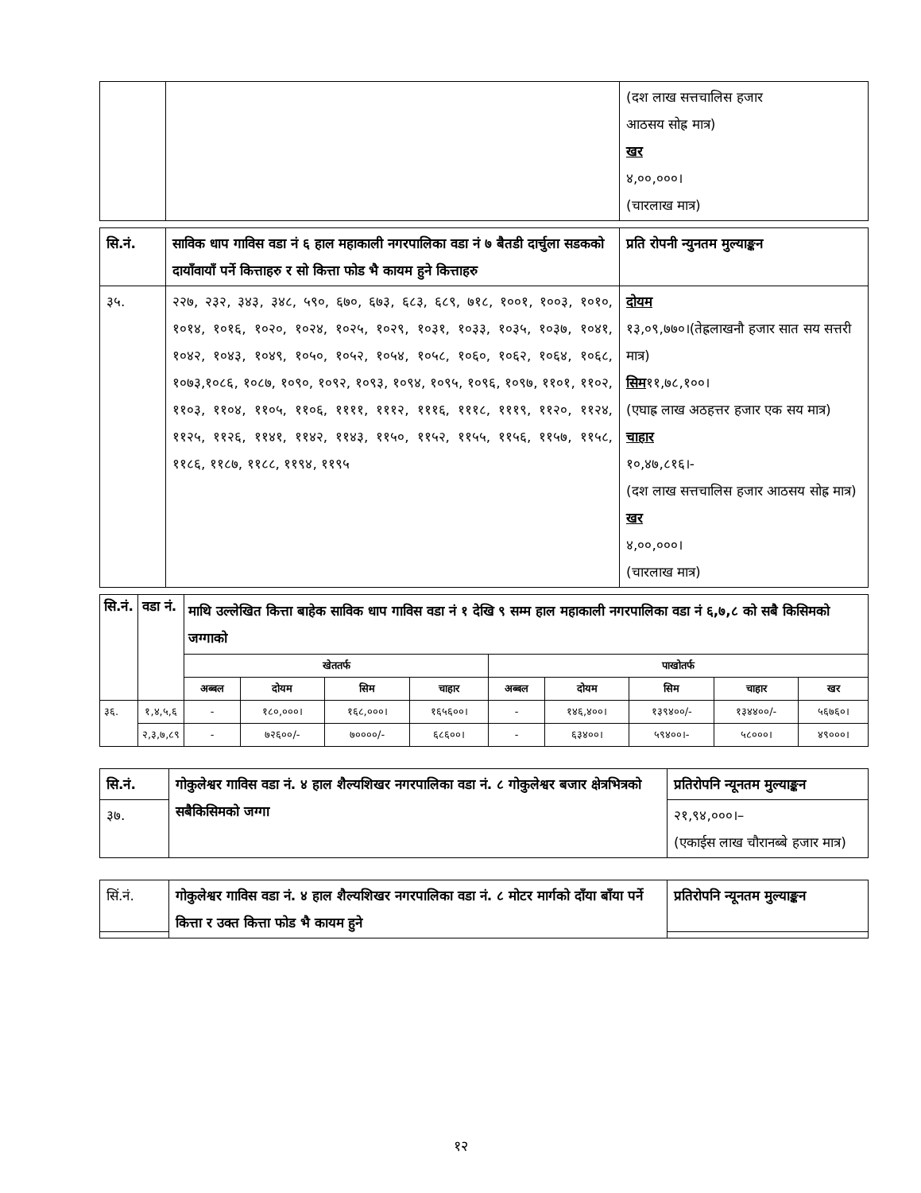| | | (दश लाख सत्तचालिस हजार आठसय सोह्र मात्र) खर ४,००,०००। (चारलाख मात्र) |
| सि.नं. | साविक धाप गाविस वडा नं ६ हाल महाकाली नगरपालिका वडा नं ७ बैतडी दार्चुला सडकको दायाँवायाँ पर्ने कित्ताहरु र सो कित्ता फोड भै कायम हुने कित्ताहरु | प्रति रोपनी न्युनतम मुल्याङ्कन |
| --- | --- | --- |
| ३५. | २२७, २३२, ३४३, ३४८, ५९०, ६७०, ६७३, ६८३, ६८९, ७१८, १००१, १००३, १०१०, १०१४, १०१६, १०२०, १०२४, १०२५, १०२९, १०३१, १०३३, १०३५, १०३७, १०४१, १०४२, १०४३, १०४९, १०५०, १०५२, १०५४, १०५८, १०६०, १०६२, १०६४, १०६८, १०७३,१०८६, १०८७, १०९०, १०९२, १०९३, १०९४, १०९५, १०९६, १०९७, ११०१, ११०२, ११०३, ११०४, ११०५, ११०६, ११११, १११२, १११६, १११८, १११९, ११२०, ११२४, ११२५, ११२६, ११४१, ११४२, ११४३, ११५०, ११५२, ११५५, ११५६, ११५७, ११५८, ११८६, ११८७, ११८८, ११९४, ११९५ | दोयम १३,०९,७७०।(तेह्रलाखनौ हजार सात सय सत्तरी मात्र) सिम ११,७८,१००। (एघाह्र लाख अठहत्तर हजार एक सय मात्र) चाहार १०,४७,८१६।- (दश लाख सत्तचालिस हजार आठसय सोह्र मात्र) खर ४,००,०००। (चारलाख मात्र) |
| सि.नं. | वडा नं. | माथि उल्लेखित कित्ता बाहेक साविक धाप गाविस वडा नं १ देखि ९ सम्म हाल महाकाली नगरपालिका वडा नं ६,७,८ को सबै किसिमको जग्गाको | | | | | | | | |
| --- | --- | --- | --- | --- | --- | --- | --- | --- | --- | --- |
| | | खेततर्फ | | | | पाखोतर्फ | | | | |
| | | अब्बल | दोयम | सिम | चाहार | अब्बल | दोयम | सिम | चाहार | खर |
| ३६. | १,४,५,६ | - | १८०,०००। | १६८,०००। | १६५६००। | - | १४६,४००। | १३९४००/- | १३४४००/- | ५६७६०। |
| | २,३,७,८९ | - | ७२६००/- | ७००००/- | ६८६००। | - | ६३४००। | ५९४००।- | ५८०००। | ४९०००। |
| सि.नं. | गोकुलेश्वर गाविस वडा नं. ४ हाल शैल्यशिखर नगरपालिका वडा नं. ८ गोकुलेश्वर बजार क्षेत्रभित्रको सबैकिसिमको जग्गा | प्रतिरोपनि न्यूनतम मुल्याङ्कन |
| --- | --- | --- |
| ३७. | | २१,९४,०००।– (एकाईस लाख चौरानब्बे हजार मात्र) |
| सिं.नं. | गोकुलेश्वर गाविस वडा नं. ४ हाल शैल्यशिखर नगरपालिका वडा नं. ८ मोटर मार्गको दाँया बाँया पर्ने कित्ता र उक्त कित्ता फोड भै कायम हुने | प्रतिरोपनि न्यूनतम मुल्याङ्कन |
१२